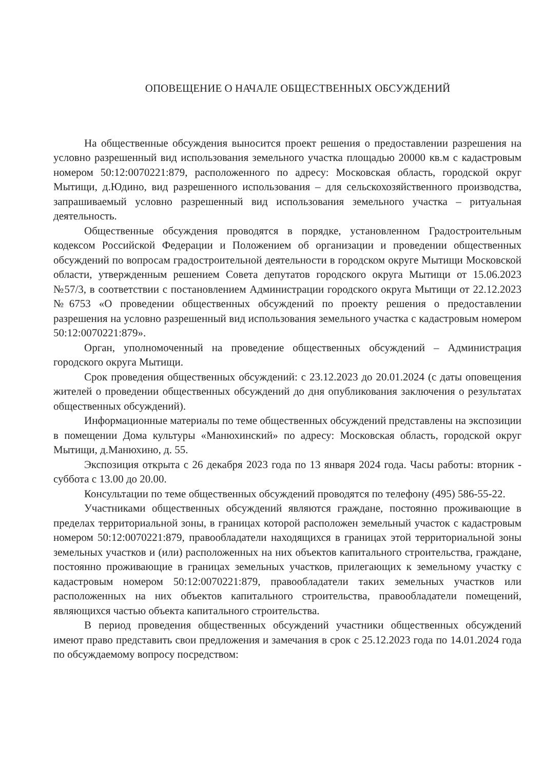ОПОВЕЩЕНИЕ О НАЧАЛЕ ОБЩЕСТВЕННЫХ ОБСУЖДЕНИЙ
На общественные обсуждения выносится проект решения о предоставлении разрешения на условно разрешенный вид использования земельного участка площадью 20000 кв.м с кадастровым номером 50:12:0070221:879, расположенного по адресу: Московская область, городской округ Мытищи, д.Юдино, вид разрешенного использования – для сельскохозяйственного производства, запрашиваемый условно разрешенный вид использования земельного участка – ритуальная деятельность.
Общественные обсуждения проводятся в порядке, установленном Градостроительным кодексом Российской Федерации и Положением об организации и проведении общественных обсуждений по вопросам градостроительной деятельности в городском округе Мытищи Московской области, утвержденным решением Совета депутатов городского округа Мытищи от 15.06.2023 №57/3, в соответствии с постановлением Администрации городского округа Мытищи от 22.12.2023 №6753 «О проведении общественных обсуждений по проекту решения о предоставлении разрешения на условно разрешенный вид использования земельного участка с кадастровым номером 50:12:0070221:879».
Орган, уполномоченный на проведение общественных обсуждений – Администрация городского округа Мытищи.
Срок проведения общественных обсуждений: с 23.12.2023 до 20.01.2024 (с даты оповещения жителей о проведении общественных обсуждений до дня опубликования заключения о результатах общественных обсуждений).
Информационные материалы по теме общественных обсуждений представлены на экспозиции в помещении Дома культуры «Манюхинский» по адресу: Московская область, городской округ Мытищи, д.Манюхино, д. 55.
Экспозиция открыта с 26 декабря 2023 года по 13 января 2024 года. Часы работы: вторник - суббота с 13.00 до 20.00.
Консультации по теме общественных обсуждений проводятся по телефону (495) 586-55-22.
Участниками общественных обсуждений являются граждане, постоянно проживающие в пределах территориальной зоны, в границах которой расположен земельный участок с кадастровым номером 50:12:0070221:879, правообладатели находящихся в границах этой территориальной зоны земельных участков и (или) расположенных на них объектов капитального строительства, граждане, постоянно проживающие в границах земельных участков, прилегающих к земельному участку с кадастровым номером 50:12:0070221:879, правообладатели таких земельных участков или расположенных на них объектов капитального строительства, правообладатели помещений, являющихся частью объекта капитального строительства.
В период проведения общественных обсуждений участники общественных обсуждений имеют право представить свои предложения и замечания в срок с 25.12.2023 года по 14.01.2024 года по обсуждаемому вопросу посредством: